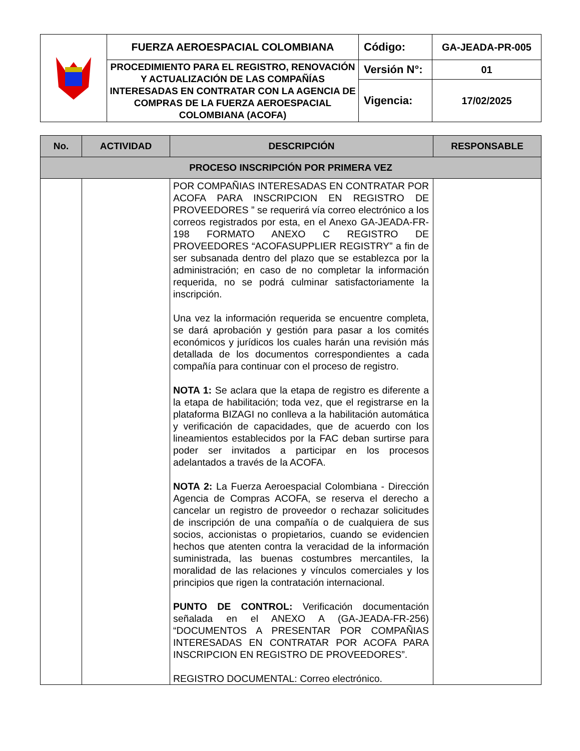| | FUERZA AEROESPACIAL COLOMBIANA | Código: | GA-JEADA-PR-005 |
| | PROCEDIMIENTO PARA EL REGISTRO, RENOVACIÓN Y ACTUALIZACIÓN DE LAS COMPAÑÍAS INTERESADAS EN CONTRATAR CON LA AGENCIA DE COMPRAS DE LA FUERZA AEROESPACIAL COLOMBIANA (ACOFA) | Versión N°: | 01 |
| | | Vigencia: | 17/02/2025 |
| No. | ACTIVIDAD | DESCRIPCIÓN | RESPONSABLE |
| --- | --- | --- | --- |
| PROCESO INSCRIPCIÓN POR PRIMERA VEZ | | | |
| | | POR COMPAÑIAS INTERESADAS EN CONTRATAR POR ACOFA PARA INSCRIPCION EN REGISTRO DE PROVEEDORES ” se requerirá vía correo electrónico a los correos registrados por esta, en el Anexo GA-JEADA-FR-198 FORMATO ANEXO C REGISTRO DE PROVEEDORES “ACOFASUPPLIER REGISTRY” a fin de ser subsanada dentro del plazo que se establezca por la administración; en caso de no completar la información requerida, no se podrá culminar satisfactoriamente la inscripción. Una vez la información requerida se encuentre completa, se dará aprobación y gestión para pasar a los comités económicos y jurídicos los cuales harán una revisión más detallada de los documentos correspondientes a cada compañía para continuar con el proceso de registro. NOTA 1: Se aclara que la etapa de registro es diferente a la etapa de habilitación; toda vez, que el registrarse en la plataforma BIZAGI no conlleva a la habilitación automática y verificación de capacidades, que de acuerdo con los lineamientos establecidos por la FAC deban surtirse para poder ser invitados a participar en los procesos adelantados a través de la ACOFA. NOTA 2: La Fuerza Aeroespacial Colombiana - Dirección Agencia de Compras ACOFA, se reserva el derecho a cancelar un registro de proveedor o rechazar solicitudes de inscripción de una compañía o de cualquiera de sus socios, accionistas o propietarios, cuando se evidencien hechos que atenten contra la veracidad de la información suministrada, las buenas costumbres mercantiles, la moralidad de las relaciones y vínculos comerciales y los principios que rigen la contratación internacional. PUNTO DE CONTROL: Verificación documentación señalada en el ANEXO A (GA-JEADA-FR-256) “DOCUMENTOS A PRESENTAR POR COMPAÑIAS INTERESADAS EN CONTRATAR POR ACOFA PARA INSCRIPCION EN REGISTRO DE PROVEEDORES”. REGISTRO DOCUMENTAL: Correo electrónico. | |